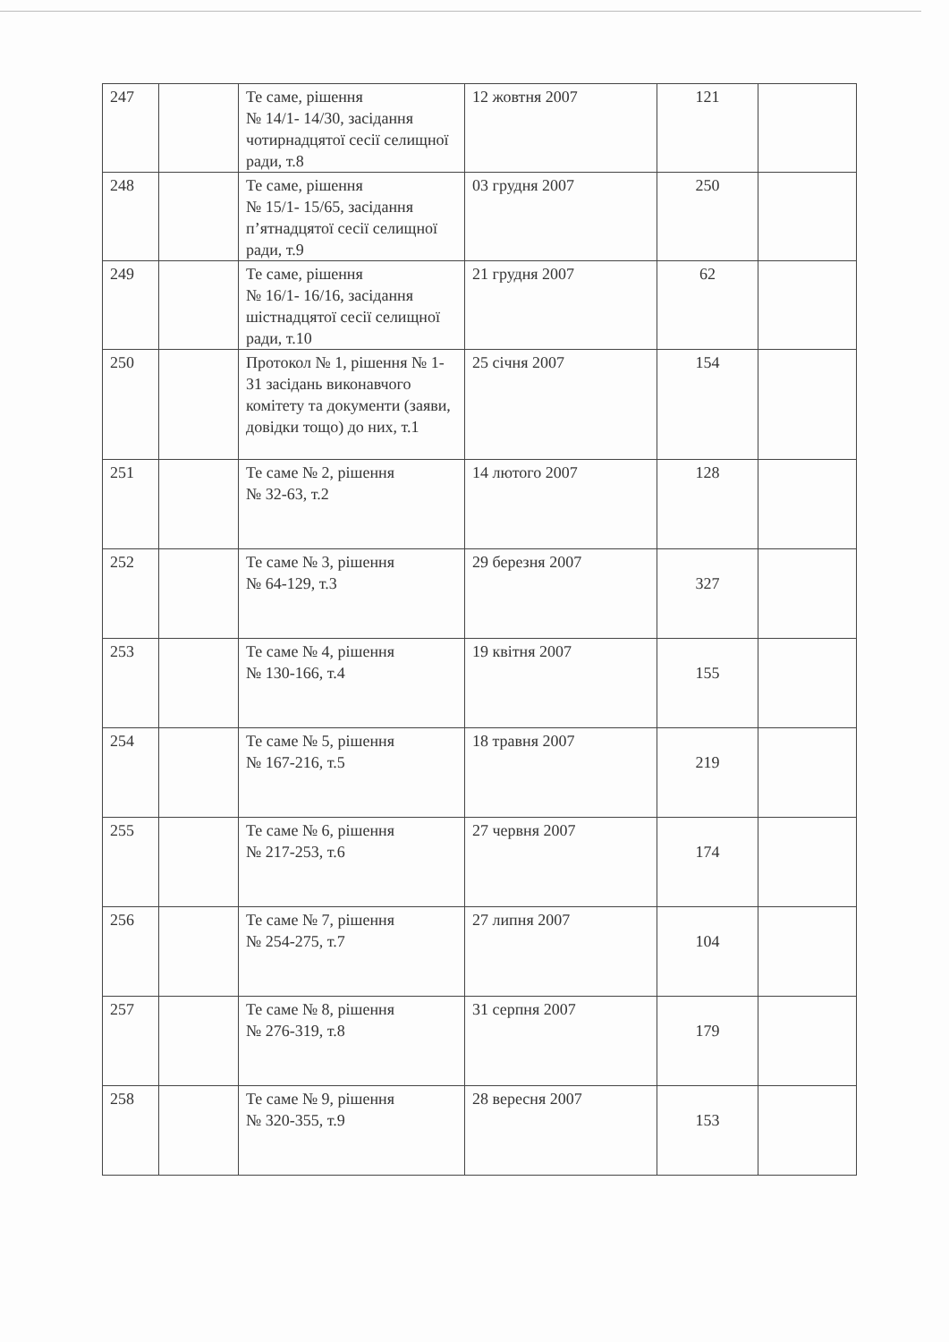| 247 | | Те саме, рішення № 14/1- 14/30, засідання чотирнадцятої сесії селищної ради, т.8 | 12 жовтня 2007 | 121 | |
| 248 | | Те саме, рішення № 15/1- 15/65, засідання п’ятнадцятої сесії селищної ради, т.9 | 03 грудня 2007 | 250 | |
| 249 | | Те саме, рішення № 16/1- 16/16, засідання шістнадцятої сесії селищної ради, т.10 | 21 грудня 2007 | 62 | |
| 250 | | Протокол № 1, рішення № 1-31 засідань виконавчого комітету та документи (заяви, довідки тощо) до них, т.1 | 25 січня 2007 | 154 | |
| 251 | | Те саме № 2, рішення № 32-63, т.2 | 14 лютого 2007 | 128 | |
| 252 | | Те саме № 3, рішення № 64-129, т.3 | 29 березня 2007 | 327 | |
| 253 | | Те саме № 4, рішення № 130-166, т.4 | 19 квітня 2007 | 155 | |
| 254 | | Те саме № 5, рішення № 167-216, т.5 | 18 травня 2007 | 219 | |
| 255 | | Те саме № 6, рішення № 217-253, т.6 | 27 червня 2007 | 174 | |
| 256 | | Те саме № 7, рішення № 254-275, т.7 | 27 липня 2007 | 104 | |
| 257 | | Те саме № 8, рішення № 276-319, т.8 | 31 серпня 2007 | 179 | |
| 258 | | Те саме № 9, рішення № 320-355, т.9 | 28 вересня 2007 | 153 | |